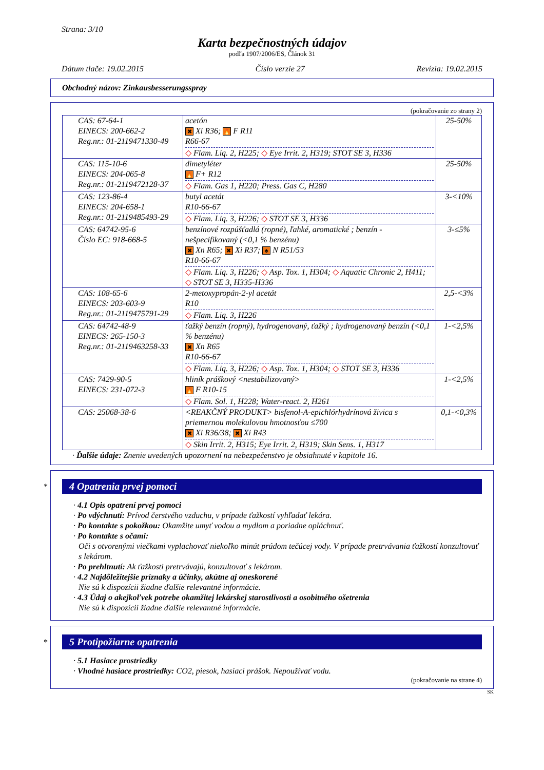Strana: 3/10
Karta bezpečnostných údajov
podľa 1907/2006/ES, Článok 31
Dátum tlače: 19.02.2015 Číslo verzie 27 Revízia: 19.02.2015
Obchodný názov: Zinkausbesserungsspray
(pokračovanie zo strany 2)
| CAS: 67-64-1 EINECS: 200-662-2 Reg.nr.: 01-2119471330-49 | acetón ✖ Xi R36; 🔥 F R11 R66-67 ◇ Flam. Liq. 2, H225; ◇ Eye Irrit. 2, H319; STOT SE 3, H336 | 25-50% |
| CAS: 115-10-6 EINECS: 204-065-8 Reg.nr.: 01-2119472128-37 | dimetyléter 🔥 F+ R12 ◇ Flam. Gas 1, H220; Press. Gas C, H280 | 25-50% |
| CAS: 123-86-4 EINECS: 204-658-1 Reg.nr.: 01-2119485493-29 | butyl acetát R10-66-67 ◇ Flam. Liq. 3, H226; ◇ STOT SE 3, H336 | 3-<10% |
| CAS: 64742-95-6 Číslo EC: 918-668-5 | benzínové rozpúšťadlá (ropné), ľahké, aromatické ; benzín - nešpecifikovaný (<0,1 % benzénu) ✖ Xn R65; ✖ Xi R37; ♣ N R51/53 R10-66-67 ◇ Flam. Liq. 3, H226; ◇ Asp. Tox. 1, H304; ◇ Aquatic Chronic 2, H411; ◇ STOT SE 3, H335-H336 | 3-≤5% |
| CAS: 108-65-6 EINECS: 203-603-9 Reg.nr.: 01-2119475791-29 | 2-metoxypropán-2-yl acetát R10 ◇ Flam. Liq. 3, H226 | 2,5-<3% |
| CAS: 64742-48-9 EINECS: 265-150-3 Reg.nr.: 01-2119463258-33 | ťažký benzín (ropný), hydrogenovaný, ťažký ; hydrogenovaný benzín (<0,1 % benzénu) ✖ Xn R65 R10-66-67 ◇ Flam. Liq. 3, H226; ◇ Asp. Tox. 1, H304; ◇ STOT SE 3, H336 | 1-<2,5% |
| CAS: 7429-90-5 EINECS: 231-072-3 | hliník práškový <nestabilizovaný> 🔥 F R10-15 ◇ Flam. Sol. 1, H228; Water-react. 2, H261 | 1-<2,5% |
| CAS: 25068-38-6 | <REAKČNÝ PRODUKT> bisfenol-A-epichlórhydrínová živica s priemernou molekulovou hmotnosťou ≤700 ✖ Xi R36/38; ✖ Xi R43 ◇ Skin Irrit. 2, H315; Eye Irrit. 2, H319; Skin Sens. 1, H317 | 0,1-<0,3% |
· Ďalšie údaje: Znenie uvedených upozornení na nebezpečenstvo je obsiahnuté v kapitole 16.
*
4 Opatrenia prvej pomoci
· 4.1 Opis opatrení prvej pomoci
· Po vdýchnutí: Prívod čerstvého vzduchu, v prípade ťažkostí vyhľadať lekára.
· Po kontakte s pokožkou: Okamžite umyť vodou a mydlom a poriadne opláchnuť.
· Po kontakte s očami:
Oči s otvorenými viečkami vyplachovať niekoľko minút prúdom tečúcej vody. V prípade pretrvávania ťažkostí konzultovať s lekárom.
· Po prehltnutí: Ak ťažkosti pretrvávajú, konzultovať s lekárom.
· 4.2 Najdôležitejšie príznaky a účinky, akútne aj oneskorené
Nie sú k dispozícii žiadne ďalšie relevantné informácie.
· 4.3 Údaj o akejkoľvek potrebe okamžitej lekárskej starostlivosti a osobitného ošetrenia
Nie sú k dispozícii žiadne ďalšie relevantné informácie.
*
5 Protipožiarne opatrenia
· 5.1 Hasiace prostriedky
· Vhodné hasiace prostriedky: CO2, piesok, hasiaci prášok. Nepoužívať vodu.
(pokračovanie na strane 4)
SK